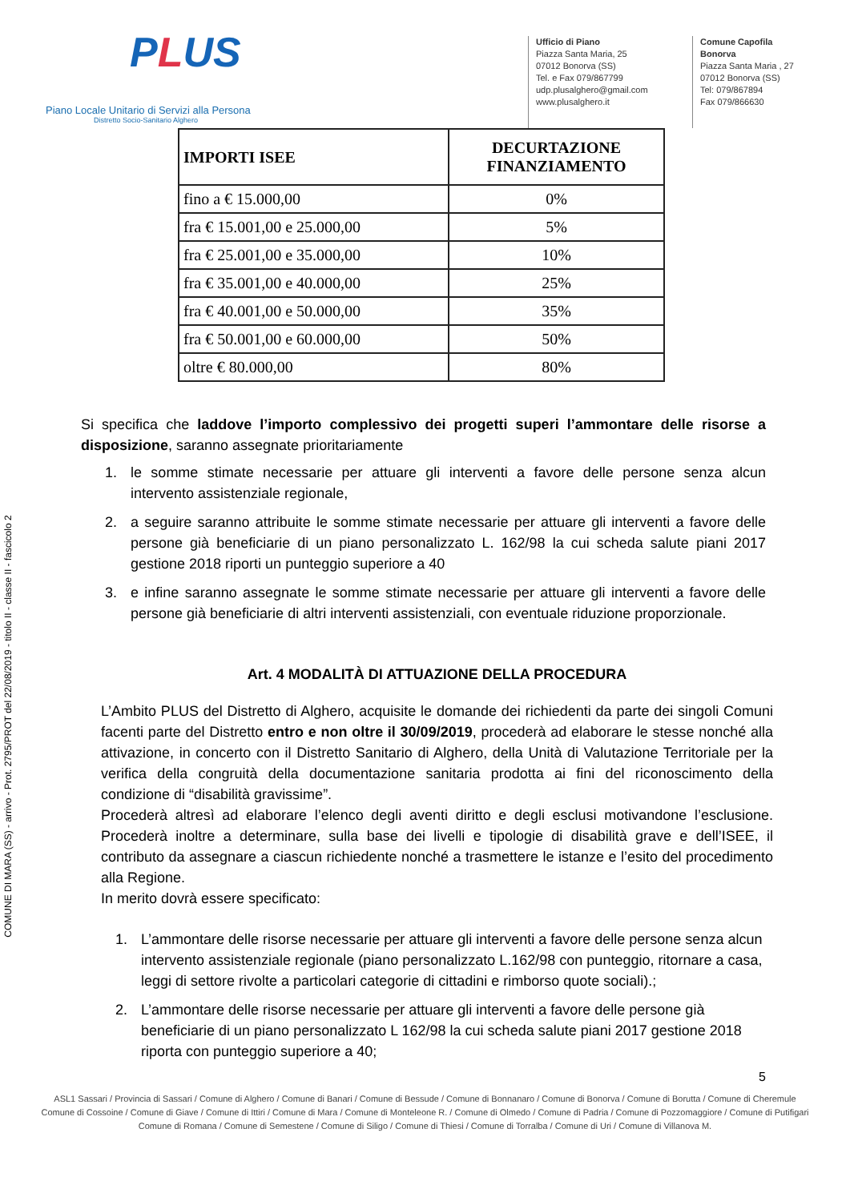COMUNE DI MARA (SS) - arrivo - Prot. 2795/PROT del 22/08/2019 - titolo II - classe II - fascicolo 2
PLUS
Piano Locale Unitario di Servizi alla Persona
Distretto Socio-Sanitario Alghero
Ufficio di Piano
Piazza Santa Maria, 25
07012 Bonorva (SS)
Tel. e Fax 079/867799
udp.plusalghero@gmail.com
www.plusalghero.it
Comune Capofila
Bonorva
Piazza Santa Maria , 27
07012 Bonorva (SS)
Tel: 079/867894
Fax 079/866630
| IMPORTI ISEE | DECURTAZIONE FINANZIAMENTO |
| --- | --- |
| fino a € 15.000,00 | 0% |
| fra € 15.001,00 e 25.000,00 | 5% |
| fra € 25.001,00 e 35.000,00 | 10% |
| fra € 35.001,00 e 40.000,00 | 25% |
| fra € 40.001,00 e 50.000,00 | 35% |
| fra € 50.001,00 e 60.000,00 | 50% |
| oltre € 80.000,00 | 80% |
Si specifica che laddove l’importo complessivo dei progetti superi l’ammontare delle risorse a disposizione, saranno assegnate prioritariamente
1. le somme stimate necessarie per attuare gli interventi a favore delle persone senza alcun intervento assistenziale regionale,
2. a seguire saranno attribuite le somme stimate necessarie per attuare gli interventi a favore delle persone già beneficiarie di un piano personalizzato L. 162/98 la cui scheda salute piani 2017 gestione 2018 riporti un punteggio superiore a 40
3. e infine saranno assegnate le somme stimate necessarie per attuare gli interventi a favore delle persone già beneficiarie di altri interventi assistenziali, con eventuale riduzione proporzionale.
Art. 4 MODALITÀ DI ATTUAZIONE DELLA PROCEDURA
L’Ambito PLUS del Distretto di Alghero, acquisite le domande dei richiedenti da parte dei singoli Comuni facenti parte del Distretto entro e non oltre il 30/09/2019, procederà ad elaborare le stesse nonché alla attivazione, in concerto con il Distretto Sanitario di Alghero, della Unità di Valutazione Territoriale per la verifica della congruità della documentazione sanitaria prodotta ai fini del riconoscimento della condizione di “disabilità gravissime”.
Procederà altresì ad elaborare l’elenco degli aventi diritto e degli esclusi motivandone l’esclusione. Procederà inoltre a determinare, sulla base dei livelli e tipologie di disabilità grave e dell’ISEE, il contributo da assegnare a ciascun richiedente nonché a trasmettere le istanze e l’esito del procedimento alla Regione.
In merito dovrà essere specificato:
1. L’ammontare delle risorse necessarie per attuare gli interventi a favore delle persone senza alcun intervento assistenziale regionale (piano personalizzato L.162/98 con punteggio, ritornare a casa, leggi di settore rivolte a particolari categorie di cittadini e rimborso quote sociali).;
2. L’ammontare delle risorse necessarie per attuare gli interventi a favore delle persone già beneficiarie di un piano personalizzato L 162/98 la cui scheda salute piani 2017 gestione 2018 riporta con punteggio superiore a 40;
5
ASL1 Sassari / Provincia di Sassari / Comune di Alghero / Comune di Banari / Comune di Bessude / Comune di Bonnanaro / Comune di Bonorva / Comune di Borutta / Comune di Cheremule
Comune di Cossoine / Comune di Giave / Comune di Ittiri / Comune di Mara / Comune di Monteleone R. / Comune di Olmedo / Comune di Padria / Comune di Pozzomaggiore / Comune di Putifigari
Comune di Romana / Comune di Semestene / Comune di Siligo / Comune di Thiesi / Comune di Torralba / Comune di Uri / Comune di Villanova M.